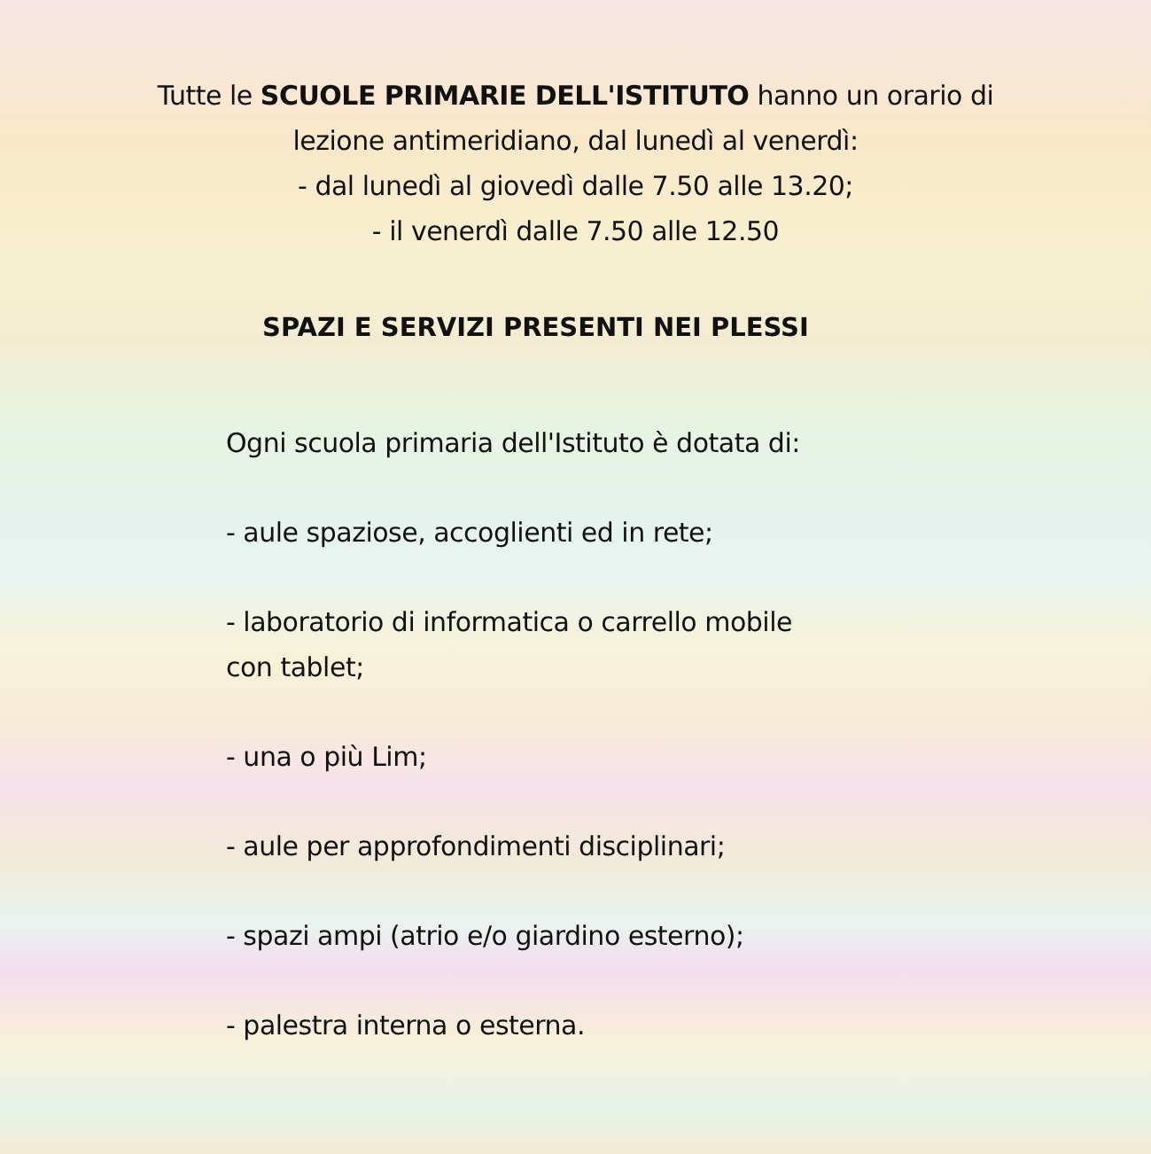Tutte le SCUOLE PRIMARIE DELL'ISTITUTO hanno un orario di
lezione antimeridiano, dal lunedì al venerdì:
- dal lunedì al giovedì dalle 7.50 alle 13.20;
- il venerdì dalle 7.50 alle 12.50
SPAZI E SERVIZI PRESENTI NEI PLESSI
Ogni scuola primaria dell'Istituto è dotata di:
- aule spaziose, accoglienti ed in rete;
- laboratorio di informatica o carrello mobile
con tablet;
- una o più Lim;
- aule per approfondimenti disciplinari;
- spazi ampi (atrio e/o giardino esterno);
- palestra interna o esterna.